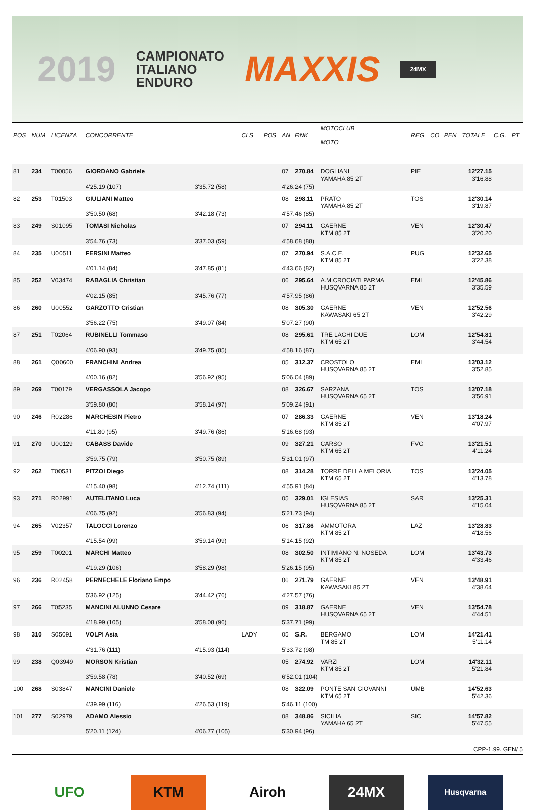2019
CAMPIONATO
ITALIANO
ENDURO
MAXXIS
24MX
| POS | NUM | LICENZA | CONCORRENTE | | CLS | POS | AN | RNK | MOTOCLUB MOTO | REG | CO | PEN | TOTALE | C.G. | PT |
| --- | --- | --- | --- | --- | --- | --- | --- | --- | --- | --- | --- | --- | --- | --- | --- |
| 81 | 234 | T00056 | GIORDANO Gabriele | | | | 07 | 270.84 | DOGLIANI YAMAHA 85 2T | PIE | | | 12'27.15 3'16.88 | | |
| | | | 4'25.19 (107) | 3'35.72 (58) | | | 4'26.24 (75) | | | | | | | | |
| 82 | 253 | T01503 | GIULIANI Matteo | | | | 08 | 298.11 | PRATO YAMAHA 85 2T | TOS | | | 12'30.14 3'19.87 | | |
| | | | 3'50.50 (68) | 3'42.18 (73) | | | 4'57.46 (85) | | | | | | | | |
| 83 | 249 | S01095 | TOMASI Nicholas | | | | 07 | 294.11 | GAERNE KTM 85 2T | VEN | | | 12'30.47 3'20.20 | | |
| | | | 3'54.76 (73) | 3'37.03 (59) | | | 4'58.68 (88) | | | | | | | | |
| 84 | 235 | U00511 | FERSINI Matteo | | | | 07 | 270.94 | S.A.C.E. KTM 85 2T | PUG | | | 12'32.65 3'22.38 | | |
| | | | 4'01.14 (84) | 3'47.85 (81) | | | 4'43.66 (82) | | | | | | | | |
| 85 | 252 | V03474 | RABAGLIA Christian | | | | 06 | 295.64 | A.M.CROCIATI PARMA HUSQVARNA 85 2T | EMI | | | 12'45.86 3'35.59 | | |
| | | | 4'02.15 (85) | 3'45.76 (77) | | | 4'57.95 (86) | | | | | | | | |
| 86 | 260 | U00552 | GARZOTTO Cristian | | | | 08 | 305.30 | GAERNE KAWASAKI 65 2T | VEN | | | 12'52.56 3'42.29 | | |
| | | | 3'56.22 (75) | 3'49.07 (84) | | | 5'07.27 (90) | | | | | | | | |
| 87 | 251 | T02064 | RUBINELLI Tommaso | | | | 08 | 295.61 | TRE LAGHI DUE KTM 65 2T | LOM | | | 12'54.81 3'44.54 | | |
| | | | 4'06.90 (93) | 3'49.75 (85) | | | 4'58.16 (87) | | | | | | | | |
| 88 | 261 | Q00600 | FRANCHINI Andrea | | | | 05 | 312.37 | CROSTOLO HUSQVARNA 85 2T | EMI | | | 13'03.12 3'52.85 | | |
| | | | 4'00.16 (82) | 3'56.92 (95) | | | 5'06.04 (89) | | | | | | | | |
| 89 | 269 | T00179 | VERGASSOLA Jacopo | | | | 08 | 326.67 | SARZANA HUSQVARNA 65 2T | TOS | | | 13'07.18 3'56.91 | | |
| | | | 3'59.80 (80) | 3'58.14 (97) | | | 5'09.24 (91) | | | | | | | | |
| 90 | 246 | R02286 | MARCHESIN Pietro | | | | 07 | 286.33 | GAERNE KTM 85 2T | VEN | | | 13'18.24 4'07.97 | | |
| | | | 4'11.80 (95) | 3'49.76 (86) | | | 5'16.68 (93) | | | | | | | | |
| 91 | 270 | U00129 | CABASS Davide | | | | 09 | 327.21 | CARSO KTM 65 2T | FVG | | | 13'21.51 4'11.24 | | |
| | | | 3'59.75 (79) | 3'50.75 (89) | | | 5'31.01 (97) | | | | | | | | |
| 92 | 262 | T00531 | PITZOI Diego | | | | 08 | 314.28 | TORRE DELLA MELORIA KTM 65 2T | TOS | | | 13'24.05 4'13.78 | | |
| | | | 4'15.40 (98) | 4'12.74 (111) | | | 4'55.91 (84) | | | | | | | | |
| 93 | 271 | R02991 | AUTELITANO Luca | | | | 05 | 329.01 | IGLESIAS HUSQVARNA 85 2T | SAR | | | 13'25.31 4'15.04 | | |
| | | | 4'06.75 (92) | 3'56.83 (94) | | | 5'21.73 (94) | | | | | | | | |
| 94 | 265 | V02357 | TALOCCI Lorenzo | | | | 06 | 317.86 | AMMOTORA KTM 85 2T | LAZ | | | 13'28.83 4'18.56 | | |
| | | | 4'15.54 (99) | 3'59.14 (99) | | | 5'14.15 (92) | | | | | | | | |
| 95 | 259 | T00201 | MARCHI Matteo | | | | 08 | 302.50 | INTIMIANO N. NOSEDA KTM 85 2T | LOM | | | 13'43.73 4'33.46 | | |
| | | | 4'19.29 (106) | 3'58.29 (98) | | | 5'26.15 (95) | | | | | | | | |
| 96 | 236 | R02458 | PERNECHELE Floriano Empo | | | | 06 | 271.79 | GAERNE KAWASAKI 85 2T | VEN | | | 13'48.91 4'38.64 | | |
| | | | 5'36.92 (125) | 3'44.42 (76) | | | 4'27.57 (76) | | | | | | | | |
| 97 | 266 | T05235 | MANCINI ALUNNO Cesare | | | | 09 | 318.87 | GAERNE HUSQVARNA 65 2T | VEN | | | 13'54.78 4'44.51 | | |
| | | | 4'18.99 (105) | 3'58.08 (96) | | | 5'37.71 (99) | | | | | | | | |
| 98 | 310 | S05091 | VOLPI Asia | | LADY | | 05 | S.R. | BERGAMO TM 85 2T | LOM | | | 14'21.41 5'11.14 | | |
| | | | 4'31.76 (111) | 4'15.93 (114) | | | 5'33.72 (98) | | | | | | | | |
| 99 | 238 | Q03949 | MORSON Kristian | | | | 05 | 274.92 | VARZI KTM 85 2T | LOM | | | 14'32.11 5'21.84 | | |
| | | | 3'59.58 (78) | 3'40.52 (69) | | | 6'52.01 (104) | | | | | | | | |
| 100 | 268 | S03847 | MANCINI Daniele | | | | 08 | 322.09 | PONTE SAN GIOVANNI KTM 65 2T | UMB | | | 14'52.63 5'42.36 | | |
| | | | 4'39.99 (116) | 4'26.53 (119) | | | 5'46.11 (100) | | | | | | | | |
| 101 | 277 | S02979 | ADAMO Alessio | | | | 08 | 348.86 | SICILIA YAMAHA 65 2T | SIC | | | 14'57.82 5'47.55 | | |
| | | | 5'20.11 (124) | 4'06.77 (105) | | | 5'30.94 (96) | | | | | | | | |
CPP-1.99. GEN/ 5
UFO KTM Airoh 24MX
Husqvarna